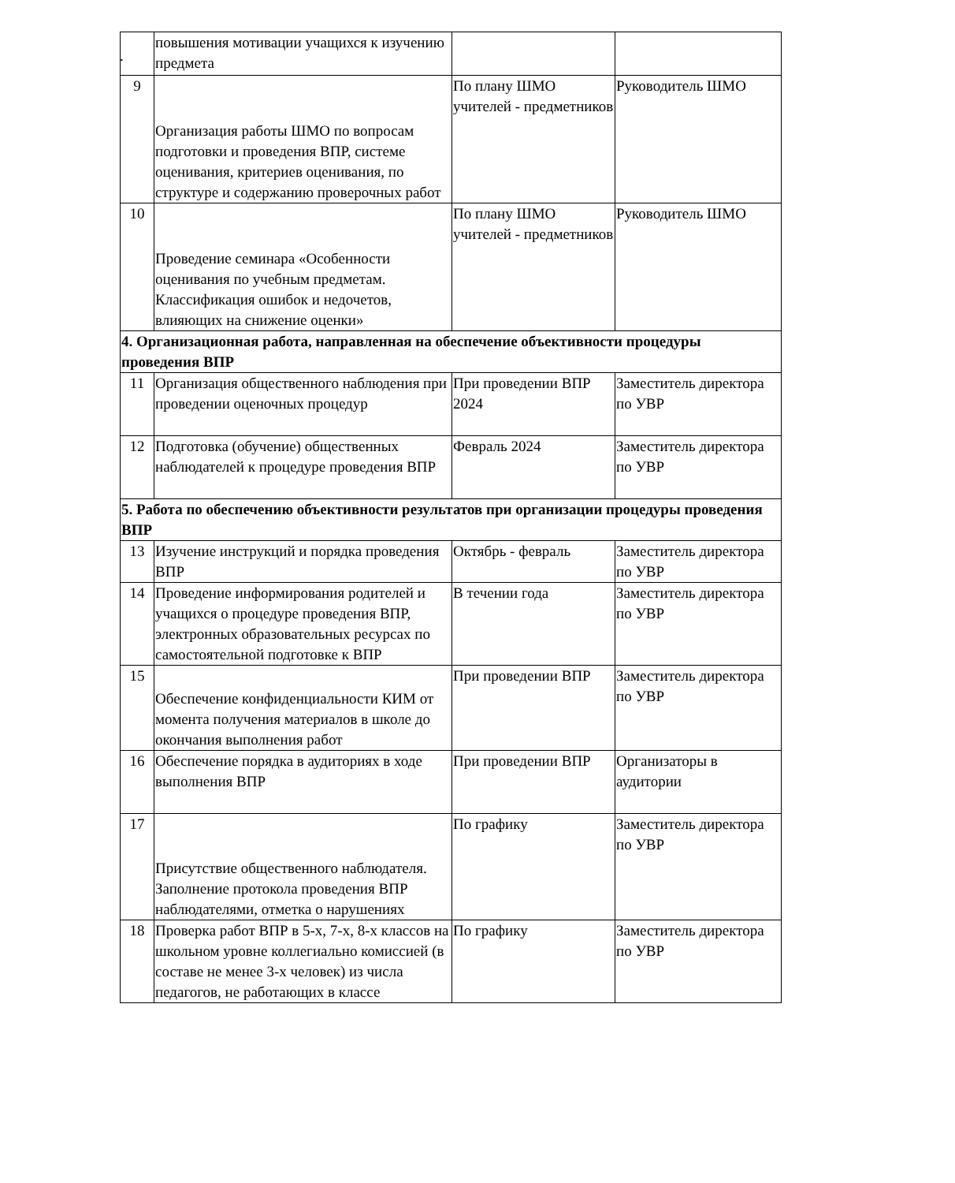.
| | повышения мотивации учащихся к изучению предмета | | |
| 9 | Организация работы ШМО по вопросам подготовки и проведения ВПР, системе оценивания, критериев оценивания, по структуре и содержанию проверочных работ | По плану ШМО учителей - предметников | Руководитель ШМО |
| 10 | Проведение семинара «Особенности оценивания по учебным предметам. Классификация ошибок и недочетов, влияющих на снижение оценки» | По плану ШМО учителей - предметников | Руководитель ШМО |
| 4. Организационная работа, направленная на обеспечение объективности процедуры проведения ВПР | | | |
| 11 | Организация общественного наблюдения при проведении оценочных процедур | При проведении ВПР 2024 | Заместитель директора по УВР |
| 12 | Подготовка (обучение) общественных наблюдателей к процедуре проведения ВПР | Февраль 2024 | Заместитель директора по УВР |
| 5. Работа по обеспечению объективности результатов при организации процедуры проведения ВПР | | | |
| 13 | Изучение инструкций и порядка проведения ВПР | Октябрь - февраль | Заместитель директора по УВР |
| 14 | Проведение информирования родителей и учащихся о процедуре проведения ВПР, электронных образовательных ресурсах по самостоятельной подготовке к ВПР | В течении года | Заместитель директора по УВР |
| 15 | Обеспечение конфиденциальности КИМ от момента получения материалов в школе до окончания выполнения работ | При проведении ВПР | Заместитель директора по УВР |
| 16 | Обеспечение порядка в аудиториях в ходе выполнения ВПР | При проведении ВПР | Организаторы в аудитории |
| 17 | Присутствие общественного наблюдателя. Заполнение протокола проведения ВПР наблюдателями, отметка о нарушениях | По графику | Заместитель директора по УВР |
| 18 | Проверка работ ВПР в 5-х, 7-х, 8-х классов на школьном уровне коллегиально комиссией (в составе не менее 3-х человек) из числа педагогов, не работающих в классе | По графику | Заместитель директора по УВР |